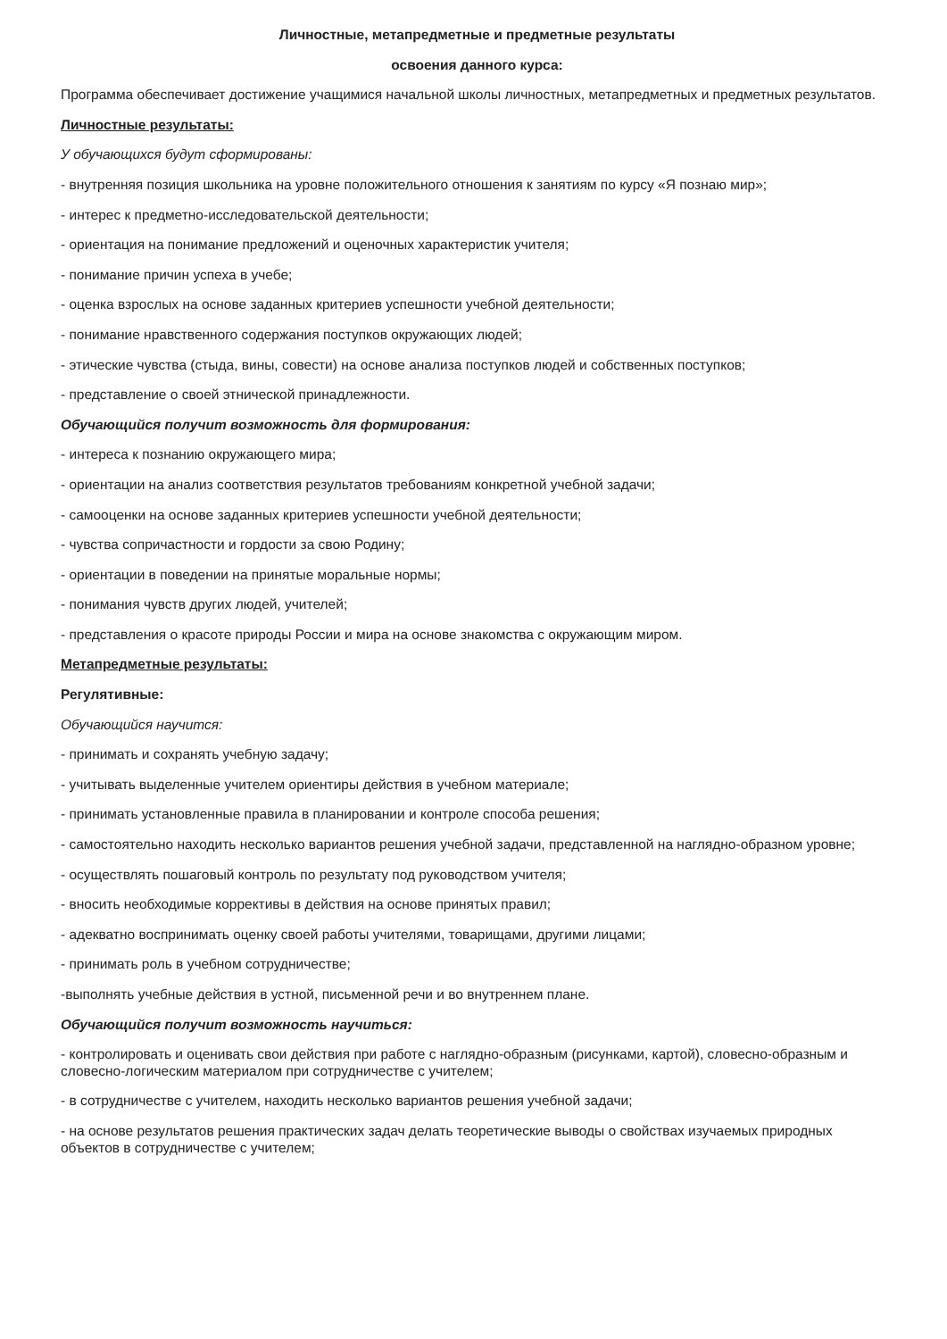Личностные, метапредметные и предметные результаты
освоения данного курса:
Программа обеспечивает достижение учащимися начальной школы личностных, метапредметных и предметных результатов.
Личностные результаты:
У обучающихся будут сформированы:
- внутренняя позиция школьника на уровне положительного отношения к занятиям по курсу «Я познаю мир»;
- интерес к предметно-исследовательской деятельности;
- ориентация на понимание предложений и оценочных характеристик учителя;
- понимание причин успеха в учебе;
- оценка взрослых на основе заданных критериев успешности учебной деятельности;
- понимание нравственного содержания поступков окружающих людей;
- этические чувства (стыда, вины, совести) на основе анализа поступков людей и собственных поступков;
- представление о своей этнической принадлежности.
Обучающийся получит возможность для формирования:
- интереса к познанию окружающего мира;
- ориентации на анализ соответствия результатов требованиям конкретной учебной задачи;
- самооценки на основе заданных критериев успешности учебной деятельности;
- чувства сопричастности и гордости за свою Родину;
- ориентации в поведении на принятые моральные нормы;
- понимания чувств других людей, учителей;
- представления о красоте природы России и мира на основе знакомства с окружающим миром.
Метапредметные результаты:
Регулятивные:
Обучающийся научится:
- принимать и сохранять учебную задачу;
- учитывать выделенные учителем ориентиры действия в учебном материале;
- принимать установленные правила в планировании и контроле способа решения;
- самостоятельно находить несколько вариантов решения учебной задачи, представленной на наглядно-образном уровне;
- осуществлять пошаговый контроль по результату под руководством учителя;
- вносить необходимые коррективы в действия на основе принятых правил;
- адекватно воспринимать оценку своей работы учителями, товарищами, другими лицами;
- принимать роль в учебном сотрудничестве;
-выполнять учебные действия в устной, письменной речи и во внутреннем плане.
Обучающийся получит возможность научиться:
- контролировать и оценивать свои действия при работе с наглядно-образным (рисунками, картой), словесно-образным и словесно-логическим материалом при сотрудничестве с учителем;
- в сотрудничестве с учителем, находить несколько вариантов решения учебной задачи;
- на основе результатов решения практических задач делать теоретические выводы о свойствах изучаемых природных объектов в сотрудничестве с учителем;